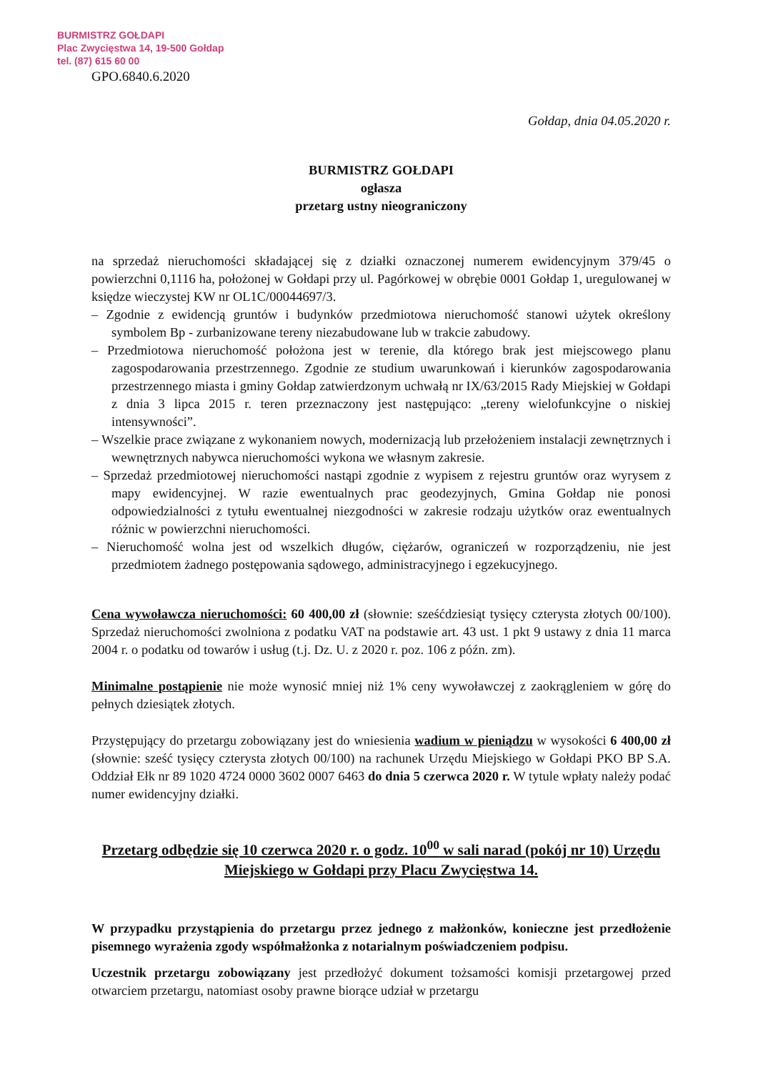BURMISTRZ GOŁDAPI
Plac Zwycięstwa 14, 19-500 Gołdap
tel. (87) 615 60 00
GPO.6840.6.2020
Gołdap, dnia 04.05.2020 r.
BURMISTRZ GOŁDAPI
ogłasza
przetarg ustny nieograniczony
na sprzedaż nieruchomości składającej się z działki oznaczonej numerem ewidencyjnym 379/45 o powierzchni 0,1116 ha, położonej w Gołdapi przy ul. Pagórkowej w obrębie 0001 Gołdap 1, uregulowanej w księdze wieczystej KW nr OL1C/00044697/3.
– Zgodnie z ewidencją gruntów i budynków przedmiotowa nieruchomość stanowi użytek określony symbolem Bp - zurbanizowane tereny niezabudowane lub w trakcie zabudowy.
– Przedmiotowa nieruchomość położona jest w terenie, dla którego brak jest miejscowego planu zagospodarowania przestrzennego. Zgodnie ze studium uwarunkowań i kierunków zagospodarowania przestrzennego miasta i gminy Gołdap zatwierdzonym uchwałą nr IX/63/2015 Rady Miejskiej w Gołdapi z dnia 3 lipca 2015 r. teren przeznaczony jest następująco: „tereny wielofunkcyjne o niskiej intensywności”.
– Wszelkie prace związane z wykonaniem nowych, modernizacją lub przełożeniem instalacji zewnętrznych i wewnętrznych nabywca nieruchomości wykona we własnym zakresie.
– Sprzedaż przedmiotowej nieruchomości nastąpi zgodnie z wypisem z rejestru gruntów oraz wyrysem z mapy ewidencyjnej. W razie ewentualnych prac geodezyjnych, Gmina Gołdap nie ponosi odpowiedzialności z tytułu ewentualnej niezgodności w zakresie rodzaju użytków oraz ewentualnych różnic w powierzchni nieruchomości.
– Nieruchomość wolna jest od wszelkich długów, ciężarów, ograniczeń w rozporządzeniu, nie jest przedmiotem żadnego postępowania sądowego, administracyjnego i egzekucyjnego.
Cena wywoławcza nieruchomości: 60 400,00 zł (słownie: sześćdziesiąt tysięcy czterysta złotych 00/100). Sprzedaż nieruchomości zwolniona z podatku VAT na podstawie art. 43 ust. 1 pkt 9 ustawy z dnia 11 marca 2004 r. o podatku od towarów i usług (t.j. Dz. U. z 2020 r. poz. 106 z późn. zm).
Minimalne postąpienie nie może wynosić mniej niż 1% ceny wywoławczej z zaokrągleniem w górę do pełnych dziesiątek złotych.
Przystępujący do przetargu zobowiązany jest do wniesienia wadium w pieniądzu w wysokości 6 400,00 zł (słownie: sześć tysięcy czterysta złotych 00/100) na rachunek Urzędu Miejskiego w Gołdapi PKO BP S.A. Oddział Ełk nr 89 1020 4724 0000 3602 0007 6463 do dnia 5 czerwca 2020 r. W tytule wpłaty należy podać numer ewidencyjny działki.
Przetarg odbędzie się 10 czerwca 2020 r. o godz. 10<sup>00</sup> w sali narad (pokój nr 10) Urzędu Miejskiego w Gołdapi przy Placu Zwycięstwa 14.
W przypadku przystąpienia do przetargu przez jednego z małżonków, konieczne jest przedłożenie pisemnego wyrażenia zgody współmałżonka z notarialnym poświadczeniem podpisu.
Uczestnik przetargu zobowiązany jest przedłożyć dokument tożsamości komisji przetargowej przed otwarciem przetargu, natomiast osoby prawne biorące udział w przetargu